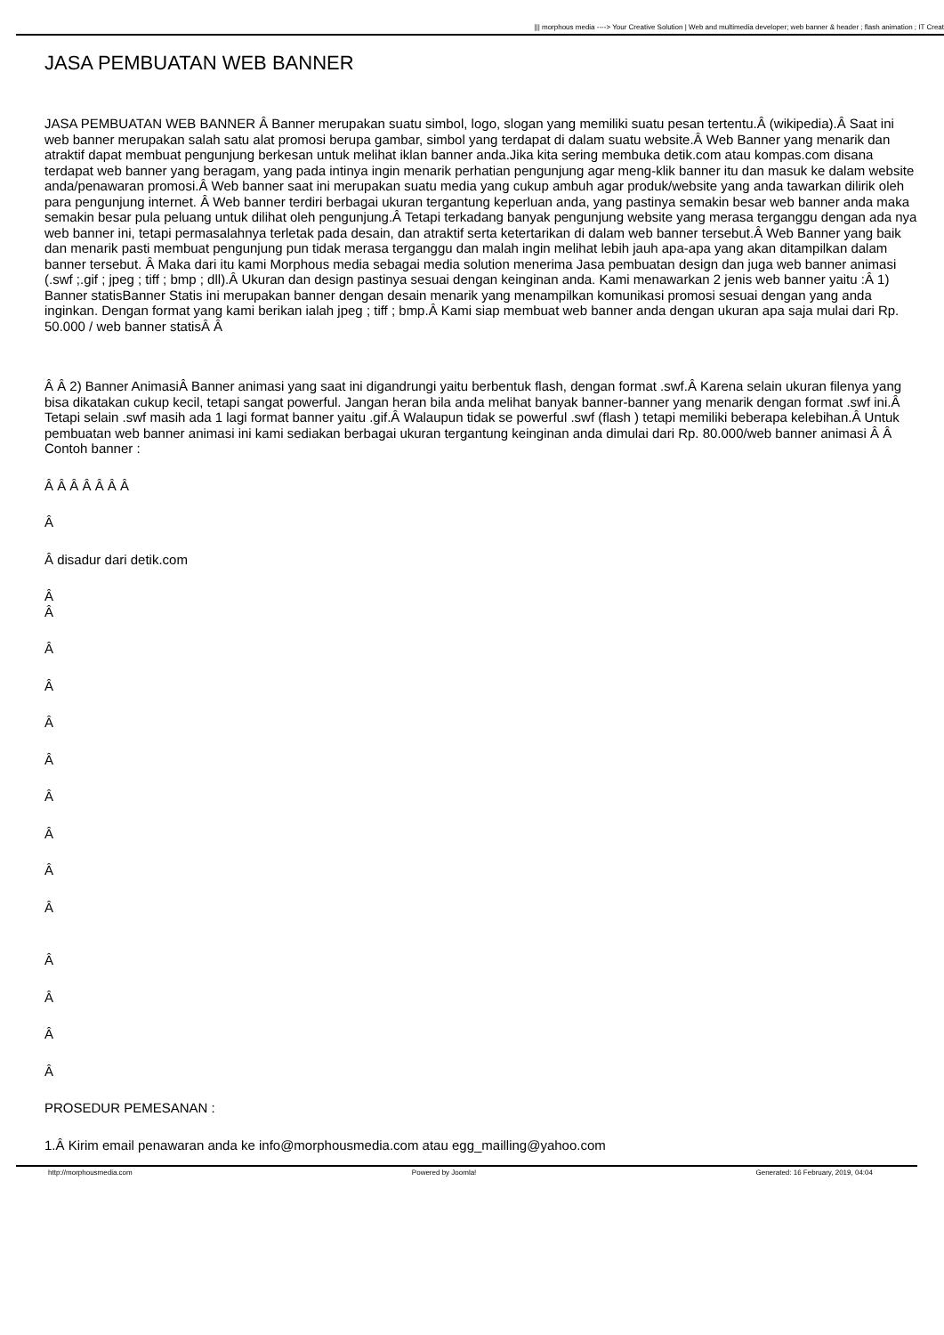||| morphous media ----> Your Creative Solution | Web and multimedia developer; web banner & header ; flash animation ; IT Creat
JASA PEMBUATAN WEB BANNER
JASA PEMBUATAN WEB BANNER Â Banner merupakan suatu simbol, logo, slogan yang memiliki suatu pesan tertentu.Â (wikipedia).Â Saat ini web banner merupakan salah satu alat promosi berupa gambar, simbol yang terdapat di dalam suatu website.Â Web Banner yang menarik dan atraktif dapat membuat pengunjung berkesan untuk melihat iklan banner anda.Jika kita sering membuka detik.com atau kompas.com disana terdapat web banner yang beragam, yang pada intinya ingin menarik perhatian pengunjung agar meng-klik banner itu dan masuk ke dalam website anda/penawaran promosi.Â Web banner saat ini merupakan suatu media yang cukup ambuh agar produk/website yang anda tawarkan dilirik oleh para pengunjung internet. Â Web banner terdiri berbagai ukuran tergantung keperluan anda, yang pastinya semakin besar web banner anda maka semakin besar pula peluang untuk dilihat oleh pengunjung.Â Tetapi terkadang banyak pengunjung website yang merasa terganggu dengan ada nya web banner ini, tetapi permasalahnya terletak pada desain, dan atraktif serta ketertarikan di dalam web banner tersebut.Â Web Banner yang baik dan menarik pasti membuat pengunjung pun tidak merasa terganggu dan malah ingin melihat lebih jauh apa-apa yang akan ditampilkan dalam banner tersebut. Â Maka dari itu kami Morphous media sebagai media solution menerima Jasa pembuatan design dan juga web banner animasi (.swf ;.gif ; jpeg ; tiff ; bmp ; dll).Â Ukuran dan design pastinya sesuai dengan keinginan anda. Kami menawarkan 2 jenis web banner yaitu :Â 1) Banner statisBanner Statis ini merupakan banner dengan desain menarik yang menampilkan komunikasi promosi sesuai dengan yang anda inginkan. Dengan format yang kami berikan ialah jpeg ; tiff ; bmp.Â Kami siap membuat web banner anda dengan ukuran apa saja mulai dari Rp. 50.000 / web banner statisÂ Â
Â Â 2) Banner AnimasiÂ Banner animasi yang saat ini digandrungi yaitu berbentuk flash, dengan format .swf.Â Karena selain ukuran filenya yang bisa dikatakan cukup kecil, tetapi sangat powerful. Jangan heran bila anda melihat banyak banner-banner yang menarik dengan format .swf ini.Â Tetapi selain .swf masih ada 1 lagi format banner yaitu .gif.Â Walaupun tidak se powerful .swf (flash ) tetapi memiliki beberapa kelebihan.Â Untuk pembuatan web banner animasi ini kami sediakan berbagai ukuran tergantung keinginan anda dimulai dari Rp. 80.000/web banner animasi Â Â Contoh banner :
Â Â Â Â Â Â Â
Â
Â disadur dari detik.com
Â
Â
Â
Â
Â
Â
Â
Â
Â
Â
Â
Â
Â
Â
PROSEDUR PEMESANAN :
1.Â Kirim email penawaran anda ke info@morphousmedia.com atau egg_mailling@yahoo.com
http://morphousmedia.com Powered by Joomla! Generated: 16 February, 2019, 04:04